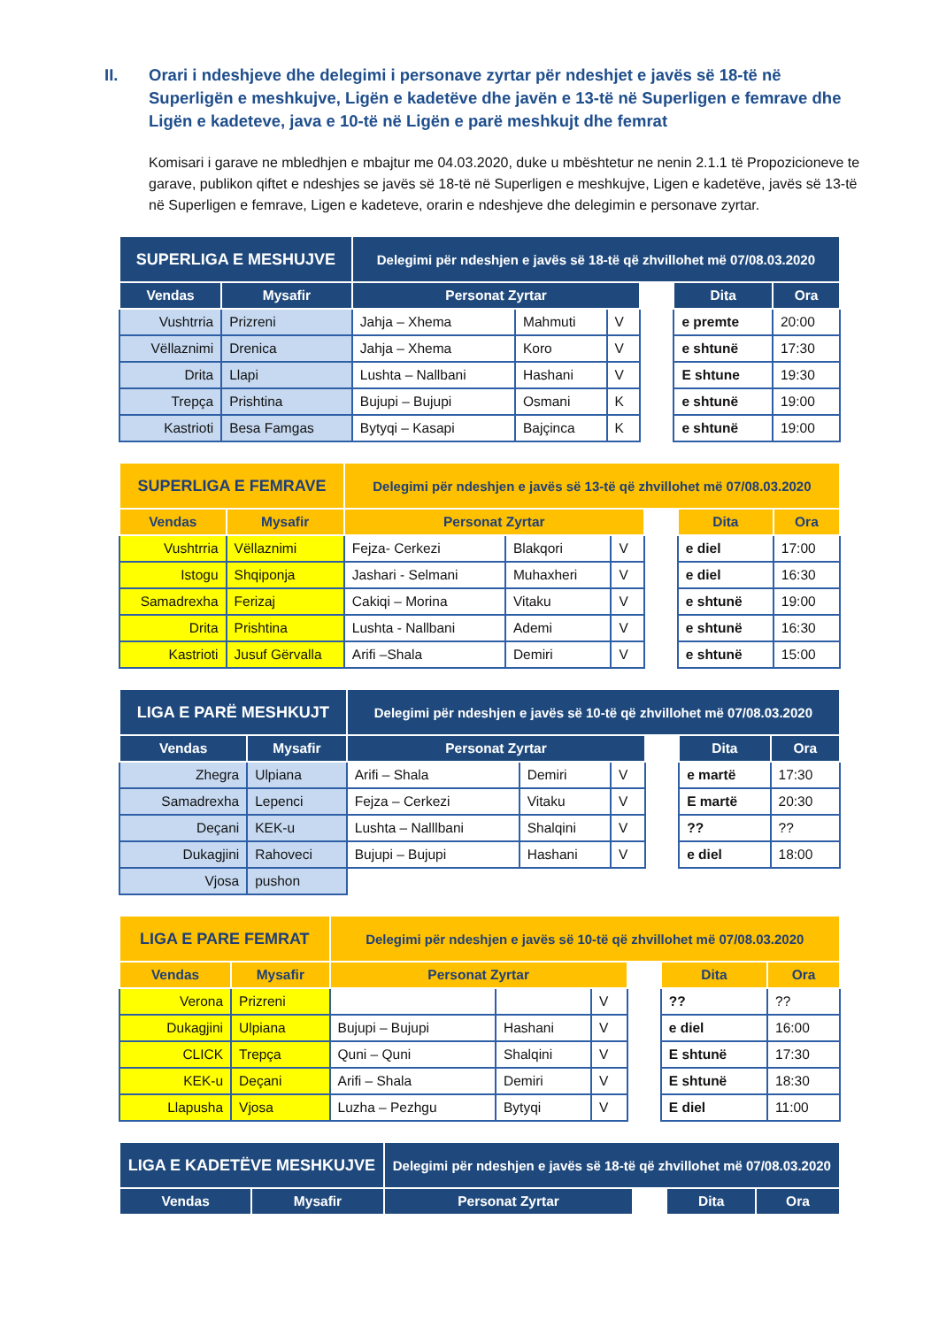II. Orari i ndeshjeve dhe delegimi i personave zyrtar për ndeshjet e javës së 18-të në Superligën e meshkujve, Ligën e kadetëve dhe javën e 13-të në Superligen e femrave dhe Ligën e kadeteve, java e 10-të në Ligën e parë meshkujt dhe femrat
Komisari i garave ne mbledhjen e mbajtur me 04.03.2020, duke u mbështetur ne nenin 2.1.1 të Propozicioneve te garave, publikon qiftet e ndeshjes se javës së 18-të në Superligen e meshkujve, Ligen e kadetëve, javës së 13-të në Superligen e femrave, Ligen e kadeteve, orarin e ndeshjeve dhe delegimin e personave zyrtar.
| SUPERLIGA E MESHUJVE | | Delegimi për ndeshjen e javës së 18-të që zhvillohet më 07/08.03.2020 | | | | | |
| --- | --- | --- | --- | --- | --- | --- | --- |
| Vendas | Mysafir | Personat Zyrtar | | | | Dita | Ora |
| Vushtrria | Prizreni | Jahja – Xhema | Mahmuti | V | | e premte | 20:00 |
| Vëllaznimi | Drenica | Jahja – Xhema | Koro | V | | e shtunë | 17:30 |
| Drita | Llapi | Lushta – Nallbani | Hashani | V | | E shtune | 19:30 |
| Trepça | Prishtina | Bujupi – Bujupi | Osmani | K | | e shtunë | 19:00 |
| Kastrioti | Besa Famgas | Bytyqi – Kasapi | Bajçinca | K | | e shtunë | 19:00 |
| SUPERLIGA E FEMRAVE | | Delegimi për ndeshjen e javës së 13-të që zhvillohet më 07/08.03.2020 | | | | | |
| --- | --- | --- | --- | --- | --- | --- | --- |
| Vendas | Mysafir | Personat Zyrtar | | | | Dita | Ora |
| Vushtrria | Vëllaznimi | Fejza- Cerkezi | Blakqori | V | | e diel | 17:00 |
| Istogu | Shqiponja | Jashari - Selmani | Muhaxheri | V | | e diel | 16:30 |
| Samadrexha | Ferizaj | Cakiqi – Morina | Vitaku | V | | e shtunë | 19:00 |
| Drita | Prishtina | Lushta - Nallbani | Ademi | V | | e shtunë | 16:30 |
| Kastrioti | Jusuf Gërvalla | Arifi –Shala | Demiri | V | | e shtunë | 15:00 |
| LIGA E PARË MESHKUJT | | Delegimi për ndeshjen e javës së 10-të që zhvillohet më 07/08.03.2020 | | | | | |
| --- | --- | --- | --- | --- | --- | --- | --- |
| Vendas | Mysafir | Personat Zyrtar | | | | Dita | Ora |
| Zhegra | Ulpiana | Arifi – Shala | Demiri | V | | e martë | 17:30 |
| Samadrexha | Lepenci | Fejza – Cerkezi | Vitaku | V | | E martë | 20:30 |
| Deçani | KEK-u | Lushta – Nalllbani | Shalqini | V | | ?? | ?? |
| Dukagjini | Rahoveci | Bujupi – Bujupi | Hashani | V | | e diel | 18:00 |
| Vjosa | pushon | | | | | | |
| LIGA E PARE FEMRAT | | Delegimi për ndeshjen e javës së 10-të që zhvillohet më 07/08.03.2020 | | | | | |
| --- | --- | --- | --- | --- | --- | --- | --- |
| Vendas | Mysafir | Personat Zyrtar | | | | Dita | Ora |
| Verona | Prizreni | | | V | | ?? | ?? |
| Dukagjini | Ulpiana | Bujupi – Bujupi | Hashani | V | | e diel | 16:00 |
| CLICK | Trepça | Quni – Quni | Shalqini | V | | E shtunë | 17:30 |
| KEK-u | Deçani | Arifi – Shala | Demiri | V | | E shtunë | 18:30 |
| Llapusha | Vjosa | Luzha – Pezhgu | Bytyqi | V | | E diel | 11:00 |
| LIGA E KADETËVE MESHKUJVE | | Delegimi për ndeshjen e javës së 18-të që zhvillohet më 07/08.03.2020 | | | |
| --- | --- | --- | --- | --- | --- |
| Vendas | Mysafir | Personat Zyrtar | | Dita | Ora |